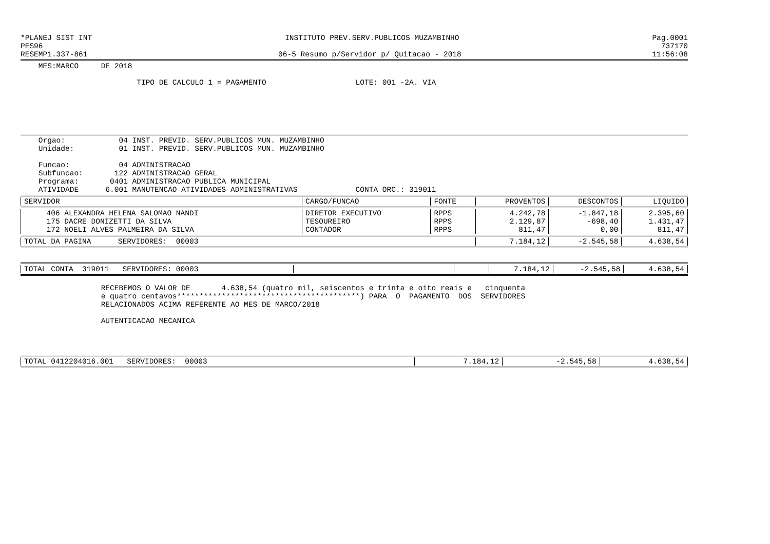*PLANEJ SIST INT INSTITUTO PREV.SERV.PUBLICOS MUZAMBINHO Pag.0001
PES96 737170
RESEMP1.337-861 06-5 Resumo p/Servidor p/ Quitacao - 2018 11:56:08
    MES:MARCO     DE 2018

                          TIPO DE CALCULO 1 = PAGAMENTO                    LOTE: 001 -2A. VIA
    Orgao:            04 INST. PREVID. SERV.PUBLICOS MUN. MUZAMBINHO
    Unidade:          01 INST. PREVID. SERV.PUBLICOS MUN. MUZAMBINHO

    Funcao:           04 ADMINISTRACAO
    Subfuncao:       122 ADMINISTRACAO GERAL
    Programa:       0401 ADMINISTRACAO PUBLICA MUNICIPAL
    ATIVIDADE      6.001 MANUTENCAO ATIVIDADES ADMINISTRATIVAS             CONTA ORC.: 319011
| SERVIDOR | CARGO/FUNCAO | FONTE | PROVENTOS | DESCONTOS | LIQUIDO |
| --- | --- | --- | --- | --- | --- |
| 406 ALEXANDRA HELENA SALOMAO NANDI | DIRETOR EXECUTIVO | RPPS | 4.242,78 | -1.847,18 | 2.395,60 |
| 175 DACRE DONIZETTI DA SILVA | TESOUREIRO | RPPS | 2.129,87 | -698,40 | 1.431,47 |
| 172 NOELI ALVES PALMEIRA DA SILVA | CONTADOR | RPPS | 811,47 | 0,00 | 811,47 |
| TOTAL DA PAGINA SERVIDORES: 00003 | | | 7.184,12 | -2.545,58 | 4.638,54 |
| TOTAL CONTA 319011 SERVIDORES: 00003 | | | 7.184,12 | -2.545,58 | 4.638,54 |
                  RECEBEMOS O VALOR DE       4.638,54 (quatro mil, seiscentos e trinta e oito reais e   cinquenta
                  e quatro centavos*****************************************) PARA  O  PAGAMENTO  DOS  SERVIDORES
                  RELACIONADOS ACIMA REFERENTE AO MES DE MARCO/2018

                  AUTENTICACAO MECANICA
| TOTAL 0412204016.001 SERVIDORES: 00003 | 7.184,12 | -2.545,58 | 4.638,54 |